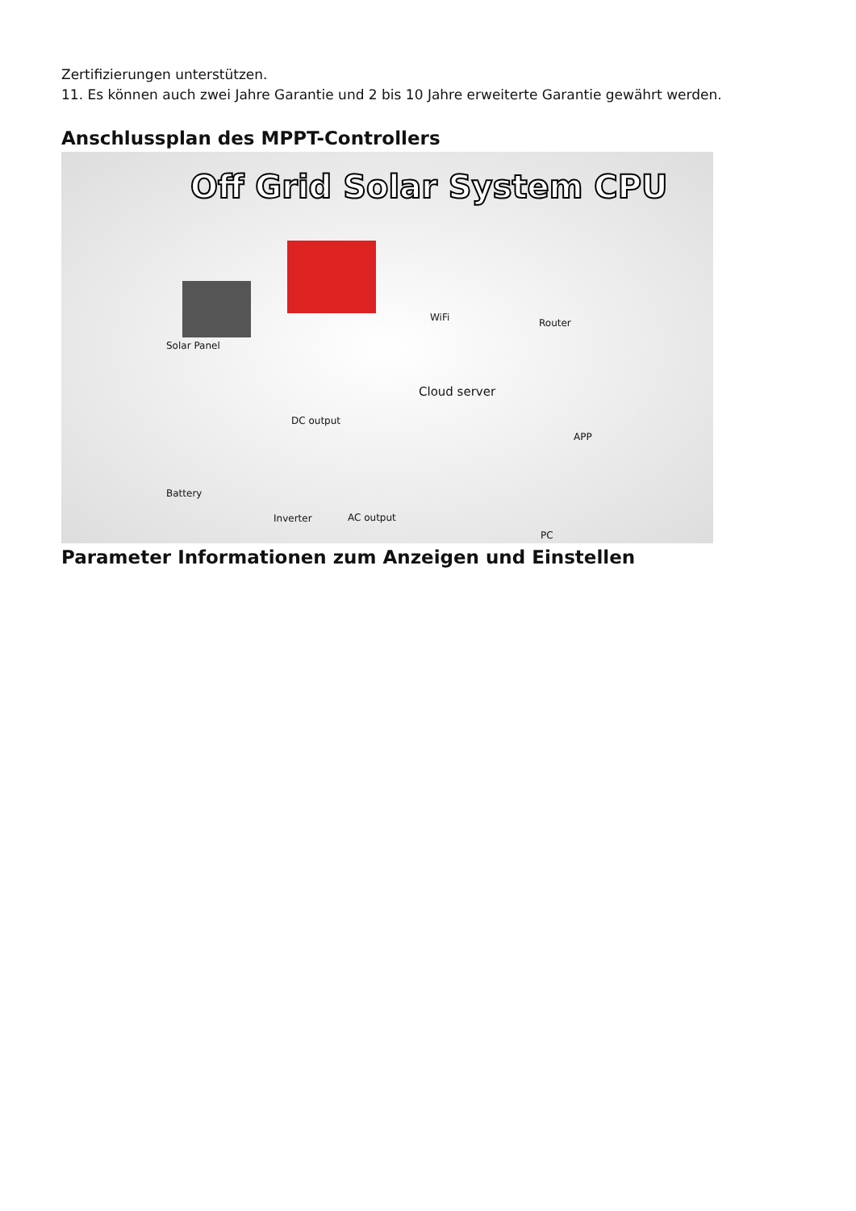Zertifizierungen unterstützen.
11. Es können auch zwei Jahre Garantie und 2 bis 10 Jahre erweiterte Garantie gewährt werden.
Anschlussplan des MPPT-Controllers
Off Grid Solar System CPU
Solar Panel
WiFi Router
Cloud server
DC output
APP
Battery
Inverter AC output
PC
Parameter Informationen zum Anzeigen und Einstellen